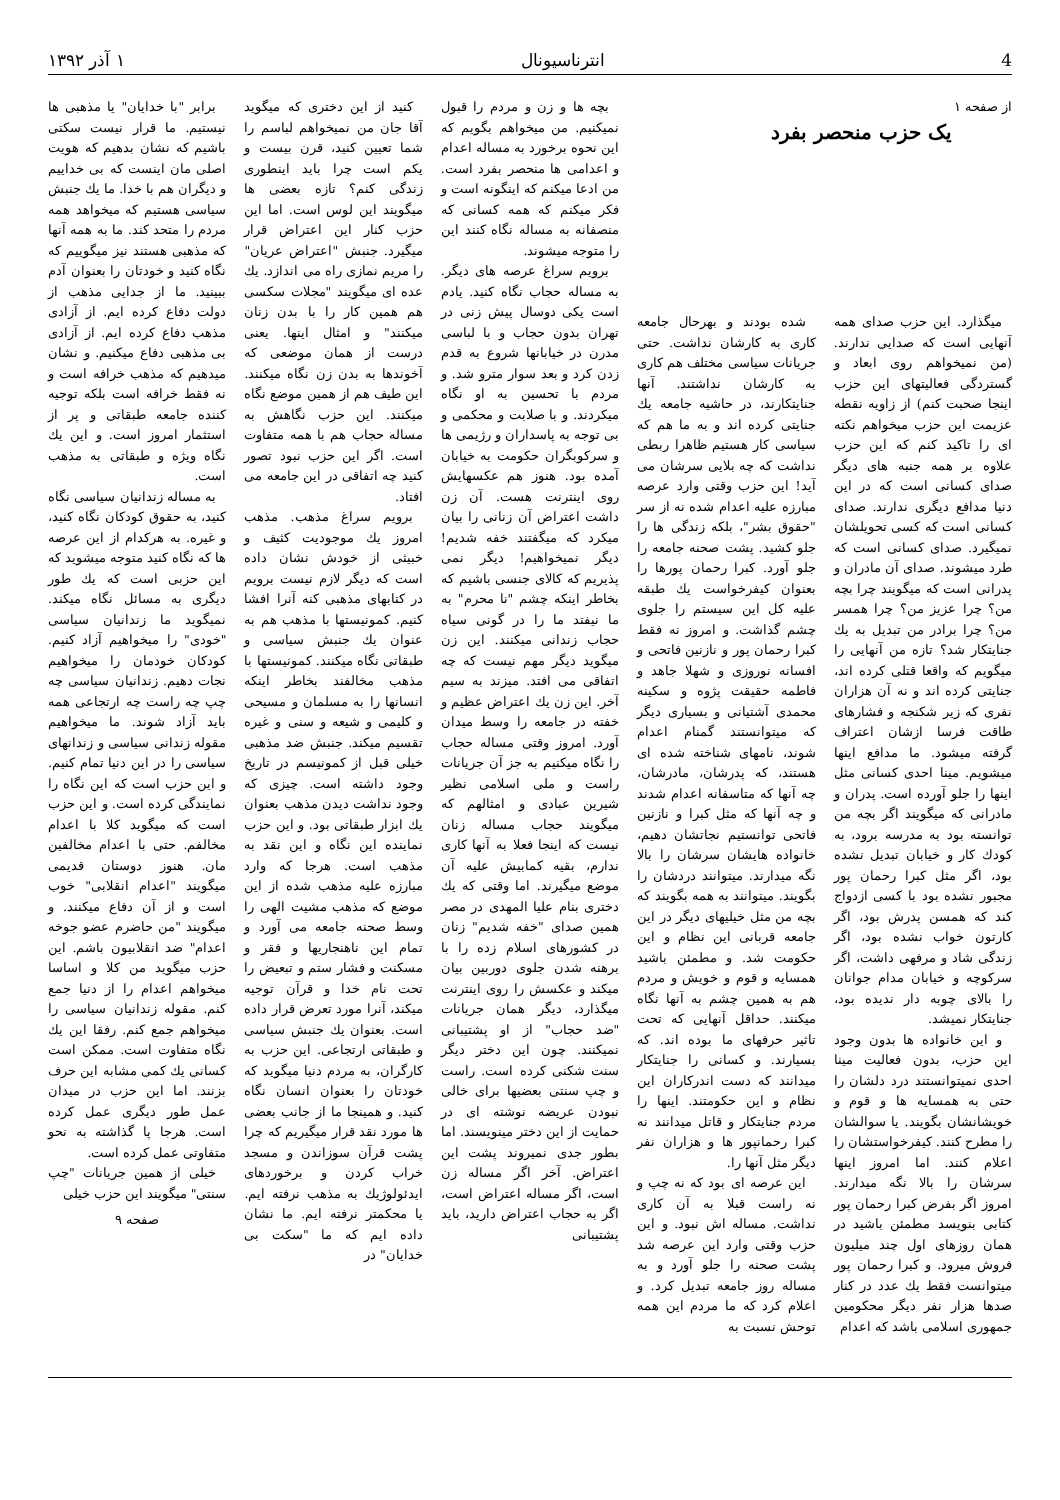4 انترناسیونال ۱ آذر ۱۳۹۲
از صفحه ۱
یک حزب منحصر بفرد
میگذارد. این حزب صدای همه آنهایی است که صدایی ندارند. (من نمیخواهم روی ابعاد و گستردگی فعالیتهای این حزب اینجا صحبت کنم) از زاویه نقطه عزیمت این حزب میخواهم نکته ای را تاکید کنم که این حزب علاوه بر همه جنبه های دیگر صدای کسانی است که در این دنیا مدافع دیگری ندارند. صدای کسانی است که کسی تحویلشان نمیگیرد. صدای کسانی است که طرد میشوند. صدای آن مادران و پدرانی است که میگویند چرا بچه من؟ چرا عزیز من؟ چرا همسر من؟ چرا برادر من تبدیل به یك جنایتکار شد؟ تازه من آنهایی را میگویم که واقعا قتلی کرده اند، جنایتی کرده اند و نه آن هزاران نفری که زیر شکنجه و فشارهای طاقت فرسا ازشان اعتراف گرفته میشود. ما مدافع اینها میشویم. مینا احدی کسانی مثل اینها را جلو آورده است. پدران و مادرانی که میگویند اگر بچه من توانسته بود به مدرسه برود، به کودك کار و خیابان تبدیل نشده بود، اگر مثل کبرا رحمان پور مجبور نشده بود با کسی ازدواج کند که همسن پدرش بود، اگر کارتون خواب نشده بود، اگر زندگی شاد و مرفهی داشت، اگر سرکوچه و خیابان مدام جوانان را بالای چوبه دار ندیده بود، جنایتکار نمیشد.
و این خانواده ها بدون وجود این حزب، بدون فعالیت مینا احدی نمیتوانستند درد دلشان را حتی به همسایه ها و قوم و خویشانشان بگویند. یا سوالشان را مطرح کنند. کیفرخواستشان را اعلام کنند. اما امروز اینها سرشان را بالا نگه میدارند. امروز اگر بفرض کبرا رحمان پور کتابی بنویسد مطمئن باشید در همان روزهای اول چند میلیون فروش میرود. و کبرا رحمان پور میتوانست فقط یك عدد در کنار صدها هزار نفر دیگر محکومین جمهوری اسلامی باشد که اعدام
شده بودند و بهرحال جامعه کاری به کارشان نداشت. حتی جریانات سیاسی مختلف هم کاری به کارشان نداشتند. آنها جنایتکارند، در حاشیه جامعه یك جنایتی کرده اند و به ما هم که سیاسی کار هستیم ظاهرا ربطی نداشت که چه بلایی سرشان می آید! این حزب وقتی وارد عرصه مبارزه علیه اعدام شده نه از سر "حقوق بشر"، بلکه زندگی ها را جلو کشید. پشت صحنه جامعه را جلو آورد. کبرا رحمان پورها را بعنوان کیفرخواست یك طبقه علیه کل این سیستم را جلوی چشم گذاشت. و امروز نه فقط کبرا رحمان پور و نازنین فاتحی و افسانه نوروزی و شهلا جاهد و فاطمه حقیقت پژوه و سکینه محمدی آشتیانی و بسیاری دیگر که میتوانستند گمنام اعدام شوند، نامهای شناخته شده ای هستند، که پدرشان، مادرشان، چه آنها که متاسفانه اعدام شدند و چه آنها که مثل کبرا و نازنین فاتحی توانستیم نجاتشان دهیم، خانواده هایشان سرشان را بالا نگه میدارند. میتوانند دردشان را بگویند. میتوانند به همه بگویند که بچه من مثل خیلیهای دیگر در این جامعه قربانی این نظام و این حکومت شد. و مطمئن باشید همسایه و قوم و خویش و مردم هم به همین چشم به آنها نگاه میکنند. حداقل آنهایی که تحت تاثیر حرفهای ما بوده اند. که بسیارند. و کسانی را جنایتکار میدانند که دست اندرکاران این نظام و این حکومتند. اینها را مردم جنایتکار و قاتل میدانند نه کبرا رحمانپور ها و هزاران نفر دیگر مثل آنها را.
این عرصه ای بود که نه چپ و نه راست قبلا به آن کاری نداشت. مساله اش نبود. و این حزب وقتی وارد این عرصه شد پشت صحنه را جلو آورد و به مساله روز جامعه تبدیل کرد. و اعلام کرد که ما مردم این همه توحش نسبت به
بچه ها و زن و مردم را قبول نمیکنیم. من میخواهم بگویم که این نحوه برخورد به مساله اعدام و اعدامی ها منحصر بفرد است. من ادعا میکنم که اینگونه است و فکر میکنم که همه کسانی که منصفانه به مساله نگاه کنند این را متوجه میشوند.
برویم سراغ عرصه های دیگر. به مساله حجاب نگاه کنید. یادم است یکی دوسال پیش زنی در تهران بدون حجاب و با لباسی مدرن در خیابانها شروع به قدم زدن کرد و بعد سوار مترو شد. و مردم با تحسین به او نگاه میکردند. و با صلابت و محکمی و بی توجه به پاسداران و رژیمی ها و سرکوبگران حکومت به خیابان آمده بود. هنوز هم عکسهایش روی اینترنت هست. آن زن داشت اعتراض آن زنانی را بیان میکرد که میگفتند خفه شدیم! دیگر نمیخواهیم! دیگر نمی پذیریم که کالای جنسی باشیم که بخاطر اینکه چشم "نا محرم" به ما نیفتد ما را در گونی سیاه حجاب زندانی میکنند. این زن میگوید دیگر مهم نیست که چه اتفاقی می افتد. میزند به سیم آخر. این زن یك اعتراض عظیم و خفته در جامعه را وسط میدان آورد. امروز وقتی مساله حجاب را نگاه میکنیم به جز آن جریانات راست و ملی اسلامی نظیر شیرین عبادی و امثالهم که میگویند حجاب مساله زنان نیست که اینجا فعلا به آنها کاری ندارم، بقیه کمابیش علیه آن موضع میگیرند. اما وقتی که یك دختری بنام علیا المهدی در مصر همین صدای "خفه شدیم" زنان در کشورهای اسلام زده را با برهنه شدن جلوی دوربین بیان میکند و عکسش را روی اینترنت میگذارد، دیگر همان جریانات "ضد حجاب" از او پشتیبانی نمیکنند. چون این دختر دیگر سنت شکنی کرده است. راست و چپ سنتی بعضیها برای خالی نبودن عریضه نوشته ای در حمایت از این دختر مینویسند. اما بطور جدی نمیروند پشت این اعتراض. آخر اگر مساله زن است، اگر مساله اعتراض است، اگر به حجاب اعتراض دارید، باید پشتیبانی
کنید از این دختری که میگوید آقا جان من نمیخواهم لباسم را شما تعیین کنید، قرن بیست و یکم است چرا باید اینطوری زندگی کنم؟ تازه بعضی ها میگویند این لوس است. اما این حزب کنار این اعتراض قرار میگیرد. جنبش "اعتراض عریان" را مریم نمازی راه می اندازد. یك عده ای میگویند "مجلات سکسی هم همین کار را با بدن زنان میکنند" و امثال اینها. یعنی درست از همان موضعی که آخوندها به بدن زن نگاه میکنند. این طیف هم از همین موضع نگاه میکنند. این حزب نگاهش به مساله حجاب هم با همه متفاوت است. اگر این حزب نبود تصور کنید چه اتفاقی در این جامعه می افتاد.
برویم سراغ مذهب. مذهب امروز یك موجودیت کثیف و خبیثی از خودش نشان داده است که دیگر لازم نیست برویم در کتابهای مذهبی کنه آنرا افشا کنیم. کمونیستها با مذهب هم به عنوان یك جنبش سیاسی و طبقاتی نگاه میکنند. کمونیستها با مذهب مخالفند بخاطر اینکه انسانها را به مسلمان و مسیحی و کلیمی و شیعه و سنی و غیره تقسیم میکند. جنبش ضد مذهبی خیلی قبل از کمونیسم در تاریخ وجود داشته است. چیزی که وجود نداشت دیدن مذهب بعنوان یك ابزار طبقاتی بود. و این حزب نماینده این نگاه و این نقد به مذهب است. هرجا که وارد مبارزه علیه مذهب شده از این موضع که مذهب مشیت الهی را وسط صحنه جامعه می آورد و تمام این ناهنجاریها و فقر و مسکنت و فشار ستم و تبعیض را تحت نام خدا و قرآن توجیه میکند، آنرا مورد تعرض قرار داده است. بعنوان یك جنبش سیاسی و طبقاتی ارتجاعی. این حزب به کارگران، به مردم دنیا میگوید که خودتان را بعنوان انسان نگاه کنید. و همینجا ما از جانب بعضی ها مورد نقد قرار میگیریم که چرا پشت قرآن سوزاندن و مسجد خراب کردن و برخوردهای ایدئولوژیك به مذهب نرفته ایم. یا محکمتر نرفته ایم. ما نشان داده ایم که ما "سکت بی خدایان" در
برابر "با خدایان" یا مذهبی ها نیستیم. ما قرار نیست سکتی باشیم که نشان بدهیم که هویت اصلی مان اینست که بی خداییم و دیگران هم با خدا. ما یك جنبش سیاسی هستیم که میخواهد همه مردم را متحد کند. ما به همه آنها که مذهبی هستند نیز میگوییم که نگاه کنید و خودتان را بعنوان آدم ببینید. ما از جدایی مذهب از دولت دفاع کرده ایم. از آزادی مذهب دفاع کرده ایم. از آزادی بی مذهبی دفاع میکنیم. و نشان میدهیم که مذهب خرافه است و نه فقط خرافه است بلکه توجیه کننده جامعه طبقاتی و پر از استثمار امروز است. و این یك نگاه ویژه و طبقاتی به مذهب است.
به مساله زندانیان سیاسی نگاه کنید، به حقوق کودکان نگاه کنید، و غیره. به هرکدام از این عرصه ها که نگاه کنید متوجه میشوید که این حزبی است که یك طور دیگری به مسائل نگاه میکند. نمیگوید ما زندانیان سیاسی "خودی" را میخواهیم آزاد کنیم. کودکان خودمان را میخواهیم نجات دهیم. زندانیان سیاسی چه چپ چه راست چه ارتجاعی همه باید آزاد شوند. ما میخواهیم مقوله زندانی سیاسی و زندانهای سیاسی را در این دنیا تمام کنیم. و این حزب است که این نگاه را نمایندگی کرده است. و این حزب است که میگوید کلا با اعدام مخالفم. حتی با اعدام مخالفین مان. هنوز دوستان قدیمی میگویند "اعدام انقلابی" خوب است و از آن دفاع میکنند. و میگویند "من حاضرم عضو جوخه اعدام" ضد انقلابیون باشم. این حزب میگوید من کلا و اساسا میخواهم اعدام را از دنیا جمع کنم. مقوله زندانیان سیاسی را میخواهم جمع کنم. رفقا این یك نگاه متفاوت است. ممکن است کسانی یك کمی مشابه این حرف بزنند. اما این حزب در میدان عمل طور دیگری عمل کرده است. هرجا پا گذاشته به نحو متفاوتی عمل کرده است.
خیلی از همین جریانات "چپ سنتی" میگویند این حزب خیلی
صفحه ۹